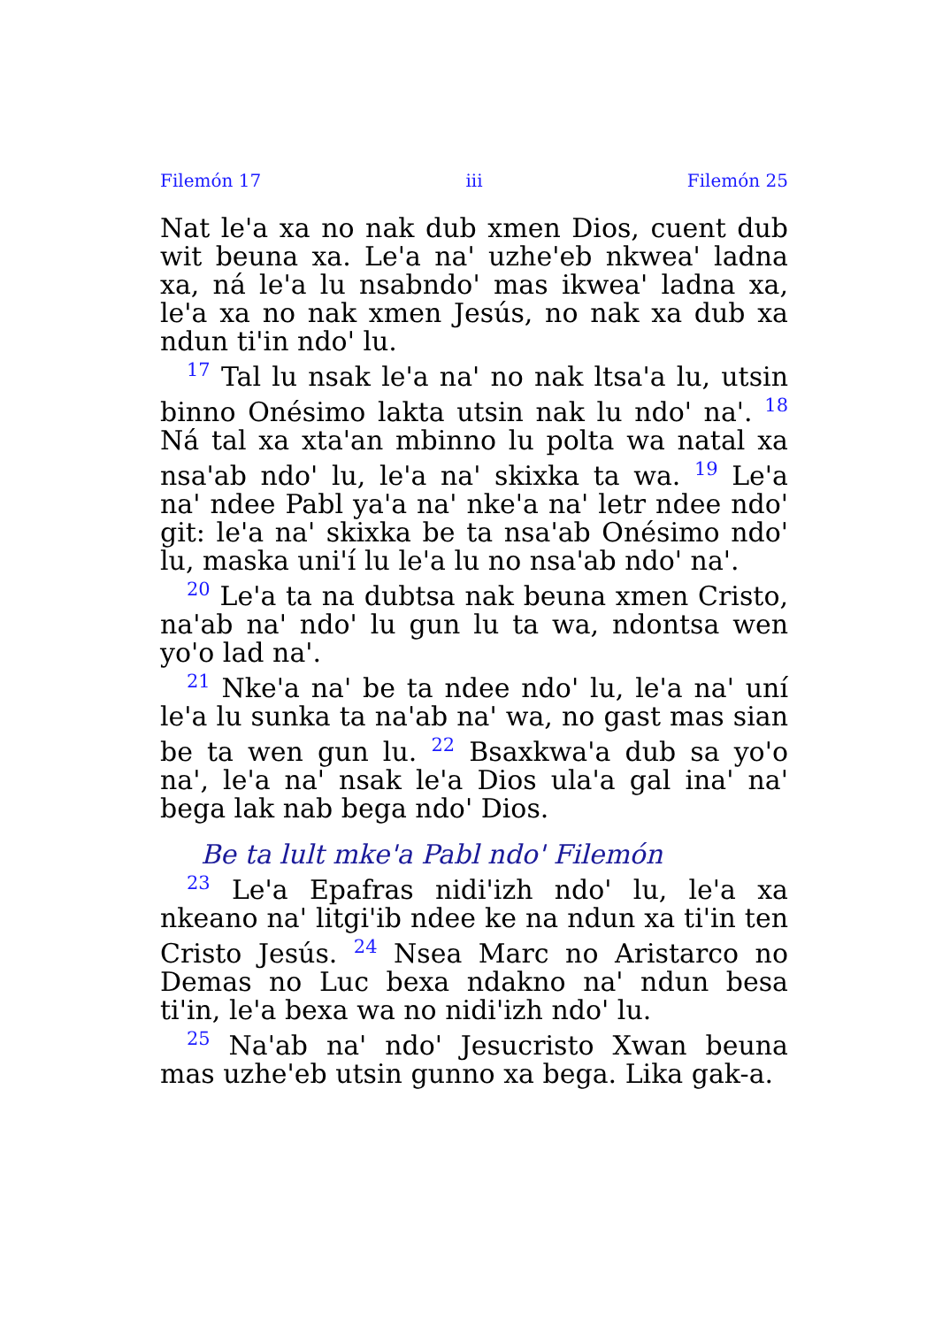Filemón 17 iii Filemón 25
Nat le'a xa no nak dub xmen Dios, cuent dub wit beuna xa. Le'a na' uzhe'eb nkwea' ladna xa, ná le'a lu nsabndo' mas ikwea' ladna xa, le'a xa no nak xmen Jesús, no nak xa dub xa ndun ti'in ndo' lu.
<sup>17</sup> Tal lu nsak le'a na' no nak ltsa'a lu, utsin binno Onésimo lakta utsin nak lu ndo' na'. <sup>18</sup> Ná tal xa xta'an mbinno lu polta wa natal xa nsa'ab ndo' lu, le'a na' skixka ta wa. <sup>19</sup> Le'a na' ndee Pabl ya'a na' nke'a na' letr ndee ndo' git: le'a na' skixka be ta nsa'ab Onésimo ndo' lu, maska uni'í lu le'a lu no nsa'ab ndo' na'.
<sup>20</sup> Le'a ta na dubtsa nak beuna xmen Cristo, na'ab na' ndo' lu gun lu ta wa, ndontsa wen yo'o lad na'.
<sup>21</sup> Nke'a na' be ta ndee ndo' lu, le'a na' uní le'a lu sunka ta na'ab na' wa, no gast mas sian be ta wen gun lu. <sup>22</sup> Bsaxkwa'a dub sa yo'o na', le'a na' nsak le'a Dios ula'a gal ina' na' bega lak nab bega ndo' Dios.
Be ta lult mke'a Pabl ndo' Filemón
<sup>23</sup> Le'a Epafras nidi'izh ndo' lu, le'a xa nkeano na' litgi'ib ndee ke na ndun xa ti'in ten Cristo Jesús. <sup>24</sup> Nsea Marc no Aristarco no Demas no Luc bexa ndakno na' ndun besa ti'in, le'a bexa wa no nidi'izh ndo' lu.
<sup>25</sup> Na'ab na' ndo' Jesucristo Xwan beuna mas uzhe'eb utsin gunno xa bega. Lika gak-a.